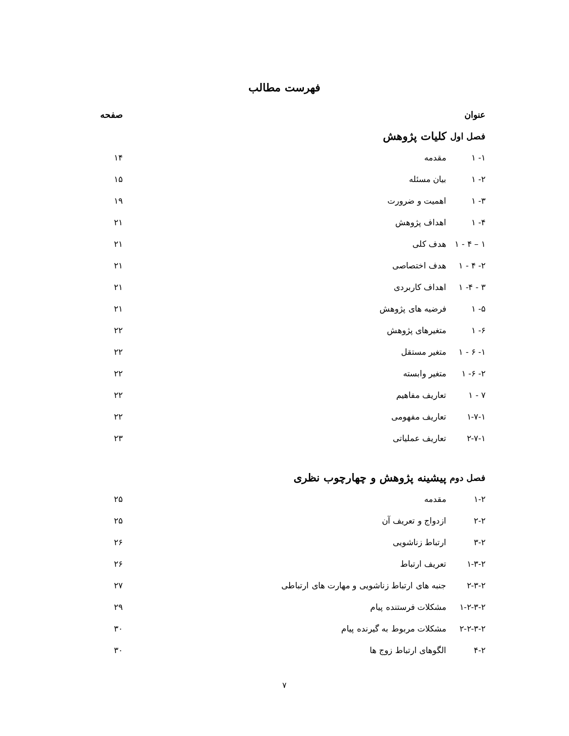فهرست مطالب
عنوان صفحه
فصل اول کلیات پژوهش
۱- ۱ مقدمه ۱۴
۲- ۱ بیان مسئله ۱۵
۳- ۱ اهمیت و ضرورت ۱۹
۴- ۱ اهداف پژوهش ۲۱
۱ – ۴ - ۱ هدف کلی ۲۱
۲- ۴ - ۱ هدف اختصاصی ۲۱
۳ - ۴- ۱ اهداف کاربردی ۲۱
۵- ۱ فرضیه های پژوهش ۲۱
۶- ۱ متغیرهای پژوهش ۲۲
۱- ۶ - ۱ متغیر مستقل ۲۲
۲- ۶- ۱ متغیر وابسته ۲۲
۷ - ۱ تعاریف مفاهیم ۲۲
۱-۷-۱ تعاریف مفهومی ۲۲
۲-۷-۱ تعاریف عملیاتی ۲۳
فصل دوم پیشینه پژوهش و چهارچوب نظری
۱-۲ مقدمه ۲۵
۲-۲ ازدواج و تعریف آن ۲۵
۳-۲ ارتباط زناشویی ۲۶
۱-۳-۲ تعریف ارتباط ۲۶
۲-۳-۲ جنبه های ارتباط زناشویی و مهارت های ارتباطی ۲۷
۱-۲-۳-۲ مشکلات فرستنده پیام ۲۹
۲-۲-۳-۲ مشکلات مربوط به گیرنده پیام ۳۰
۴-۲ الگوهای ارتباط زوج ها ۳۰
۷